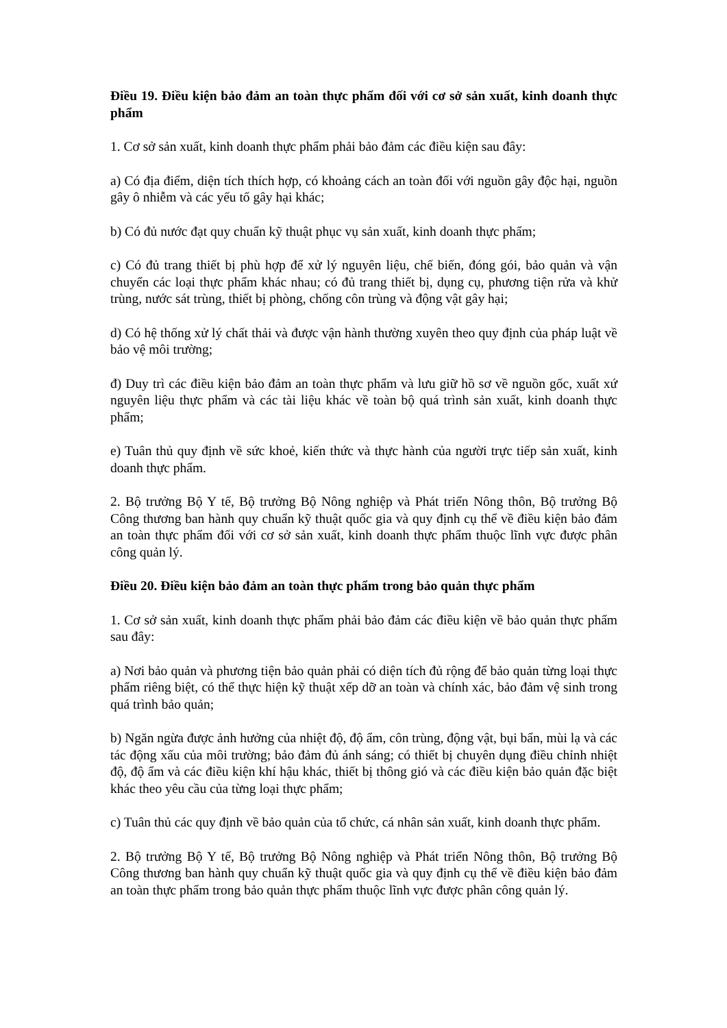Điều 19. Điều kiện bảo đảm an toàn thực phẩm đối với cơ sở sản xuất, kinh doanh thực phẩm
1. Cơ sở sản xuất, kinh doanh thực phẩm phải bảo đảm các điều kiện sau đây:
a) Có địa điểm, diện tích thích hợp, có khoảng cách an toàn đối với nguồn gây độc hại, nguồn gây ô nhiễm và các yếu tố gây hại khác;
b) Có đủ nước đạt quy chuẩn kỹ thuật phục vụ sản xuất, kinh doanh thực phẩm;
c) Có đủ trang thiết bị phù hợp để xử lý nguyên liệu, chế biến, đóng gói, bảo quản và vận chuyển các loại thực phẩm khác nhau; có đủ trang thiết bị, dụng cụ, phương tiện rửa và khử trùng, nước sát trùng, thiết bị phòng, chống côn trùng và động vật gây hại;
d) Có hệ thống xử lý chất thải và được vận hành thường xuyên theo quy định của pháp luật về bảo vệ môi trường;
đ) Duy trì các điều kiện bảo đảm an toàn thực phẩm và lưu giữ hồ sơ về nguồn gốc, xuất xứ nguyên liệu thực phẩm và các tài liệu khác về toàn bộ quá trình sản xuất, kinh doanh thực phẩm;
e) Tuân thủ quy định về sức khoẻ, kiến thức và thực hành của người trực tiếp sản xuất, kinh doanh thực phẩm.
2. Bộ trưởng Bộ Y tế, Bộ trưởng Bộ Nông nghiệp và Phát triển Nông thôn, Bộ trưởng Bộ Công thương ban hành quy chuẩn kỹ thuật quốc gia và quy định cụ thể về điều kiện bảo đảm an toàn thực phẩm đối với cơ sở sản xuất, kinh doanh thực phẩm thuộc lĩnh vực được phân công quản lý.
Điều 20. Điều kiện bảo đảm an toàn thực phẩm trong bảo quản thực phẩm
1. Cơ sở sản xuất, kinh doanh thực phẩm phải bảo đảm các điều kiện về bảo quản thực phẩm sau đây:
a) Nơi bảo quản và phương tiện bảo quản phải có diện tích đủ rộng để bảo quản từng loại thực phẩm riêng biệt, có thể thực hiện kỹ thuật xếp dỡ an toàn và chính xác, bảo đảm vệ sinh trong quá trình bảo quản;
b) Ngăn ngừa được ảnh hưởng của nhiệt độ, độ ẩm, côn trùng, động vật, bụi bẩn, mùi lạ và các tác động xấu của môi trường; bảo đảm đủ ánh sáng; có thiết bị chuyên dụng điều chỉnh nhiệt độ, độ ẩm và các điều kiện khí hậu khác, thiết bị thông gió và các điều kiện bảo quản đặc biệt khác theo yêu cầu của từng loại thực phẩm;
c) Tuân thủ các quy định về bảo quản của tổ chức, cá nhân sản xuất, kinh doanh thực phẩm.
2. Bộ trưởng Bộ Y tế, Bộ trưởng Bộ Nông nghiệp và Phát triển Nông thôn, Bộ trưởng Bộ Công thương ban hành quy chuẩn kỹ thuật quốc gia và quy định cụ thể về điều kiện bảo đảm an toàn thực phẩm trong bảo quản thực phẩm thuộc lĩnh vực được phân công quản lý.